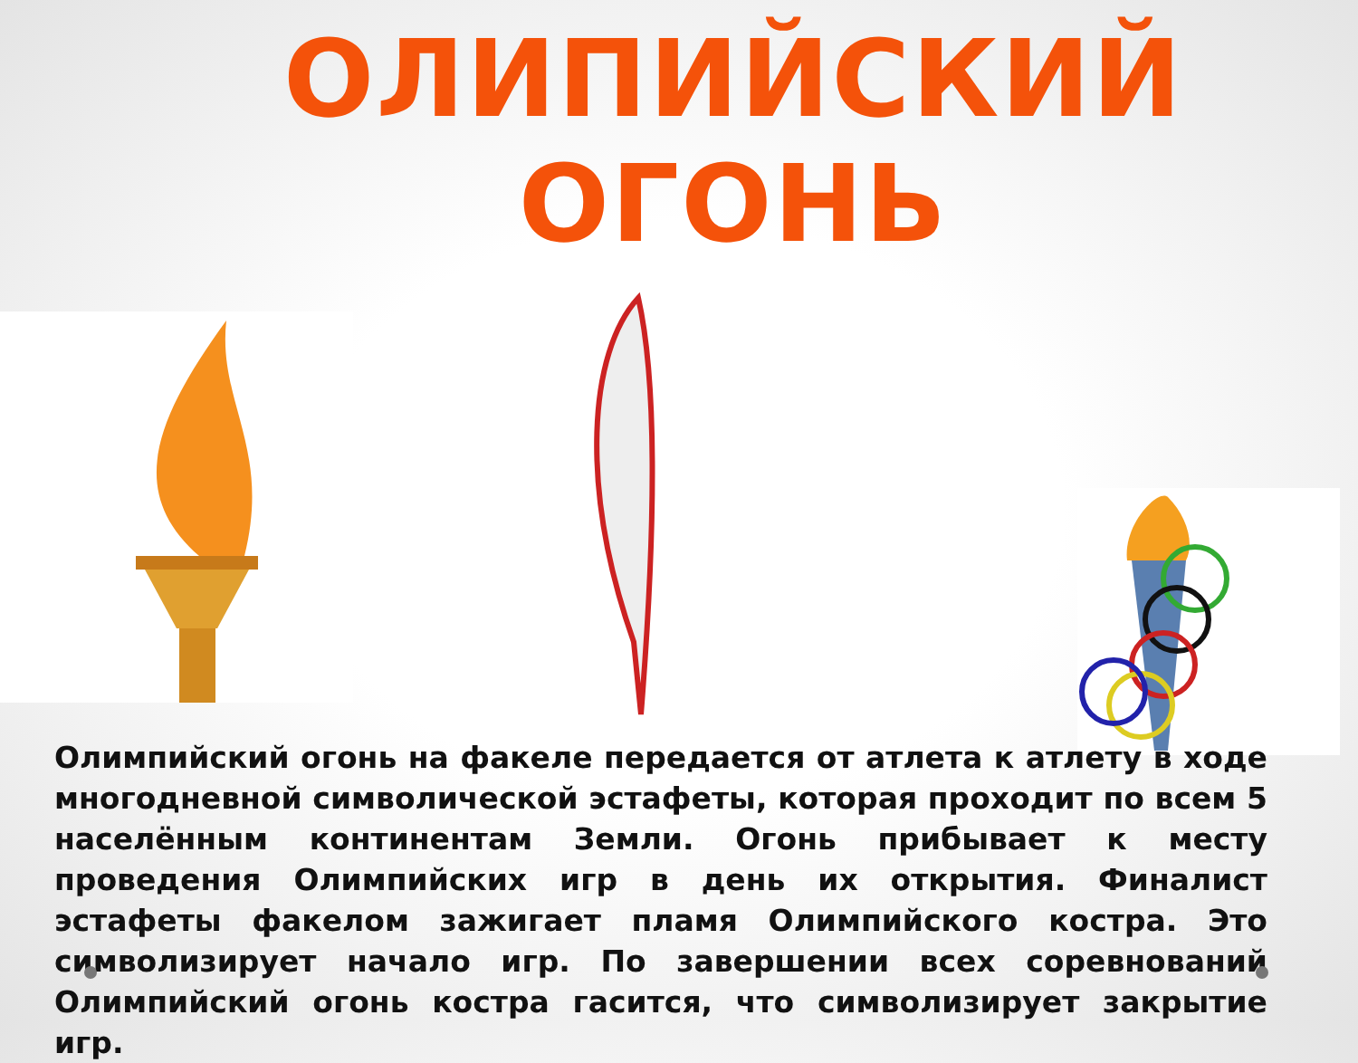ОЛИПИЙСКИЙ ОГОНЬ
Олимпийский огонь на факеле передается от атлета к атлету в ходе многодневной символической эстафеты, которая проходит по всем 5 населённым континентам Земли. Огонь прибывает к месту проведения Олимпийских игр в день их открытия. Финалист эстафеты факелом зажигает пламя Олимпийского костра. Это символизирует начало игр. По завершении всех соревнований Олимпийский огонь костра гасится, что символизирует закрытие игр.